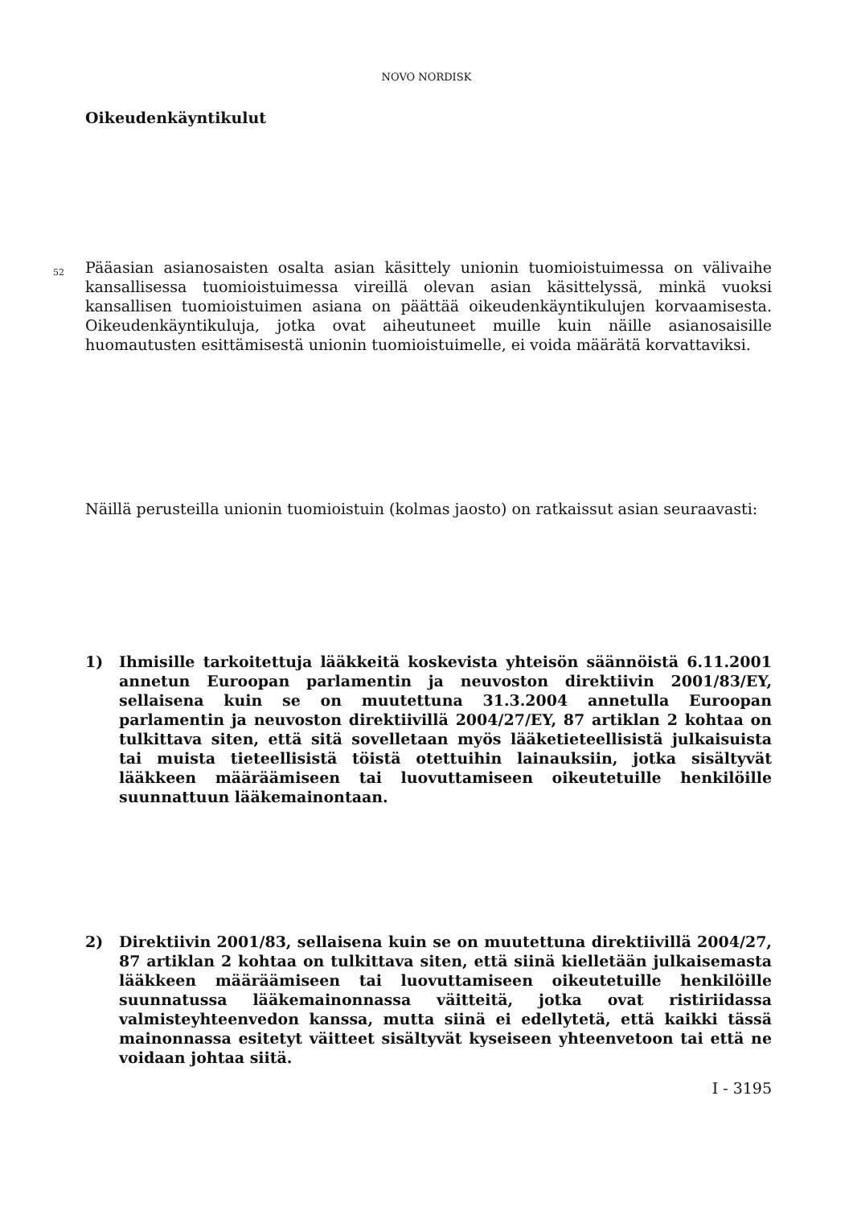NOVO NORDISK
Oikeudenkäyntikulut
52
Pääasian asianosaisten osalta asian käsittely unionin tuomioistuimessa on välivaihe kansallisessa tuomioistuimessa vireillä olevan asian käsittelyssä, minkä vuoksi kansallisen tuomioistuimen asiana on päättää oikeudenkäyntikulujen korvaamisesta. Oikeudenkäyntikuluja, jotka ovat aiheutuneet muille kuin näille asianosaisille huomautusten esittämisestä unionin tuomioistuimelle, ei voida määrätä korvattaviksi.
Näillä perusteilla unionin tuomioistuin (kolmas jaosto) on ratkaissut asian seuraavasti:
1) Ihmisille tarkoitettuja lääkkeitä koskevista yhteisön säännöistä 6.11.2001 annetun Euroopan parlamentin ja neuvoston direktiivin 2001/83/EY, sellaisena kuin se on muutettuna 31.3.2004 annetulla Euroopan parlamentin ja neuvoston direktiivillä 2004/27/EY, 87 artiklan 2 kohtaa on tulkittava siten, että sitä sovelletaan myös lääketieteellisistä julkaisuista tai muista tieteellisistä töistä otettuihin lainauksiin, jotka sisältyvät lääkkeen määräämiseen tai luovuttamiseen oikeutetuille henkilöille suunnattuun lääkemainontaan.
2) Direktiivin 2001/83, sellaisena kuin se on muutettuna direktiivillä 2004/27, 87 artiklan 2 kohtaa on tulkittava siten, että siinä kielletään julkaisemasta lääkkeen määräämiseen tai luovuttamiseen oikeutetuille henkilöille suunnatussa lääkemainonnassa väitteitä, jotka ovat ristiriidassa valmisteyhteenvedon kanssa, mutta siinä ei edellytetä, että kaikki tässä mainonnassa esitetyt väitteet sisältyvät kyseiseen yhteenvetoon tai että ne voidaan johtaa siitä.
I - 3195